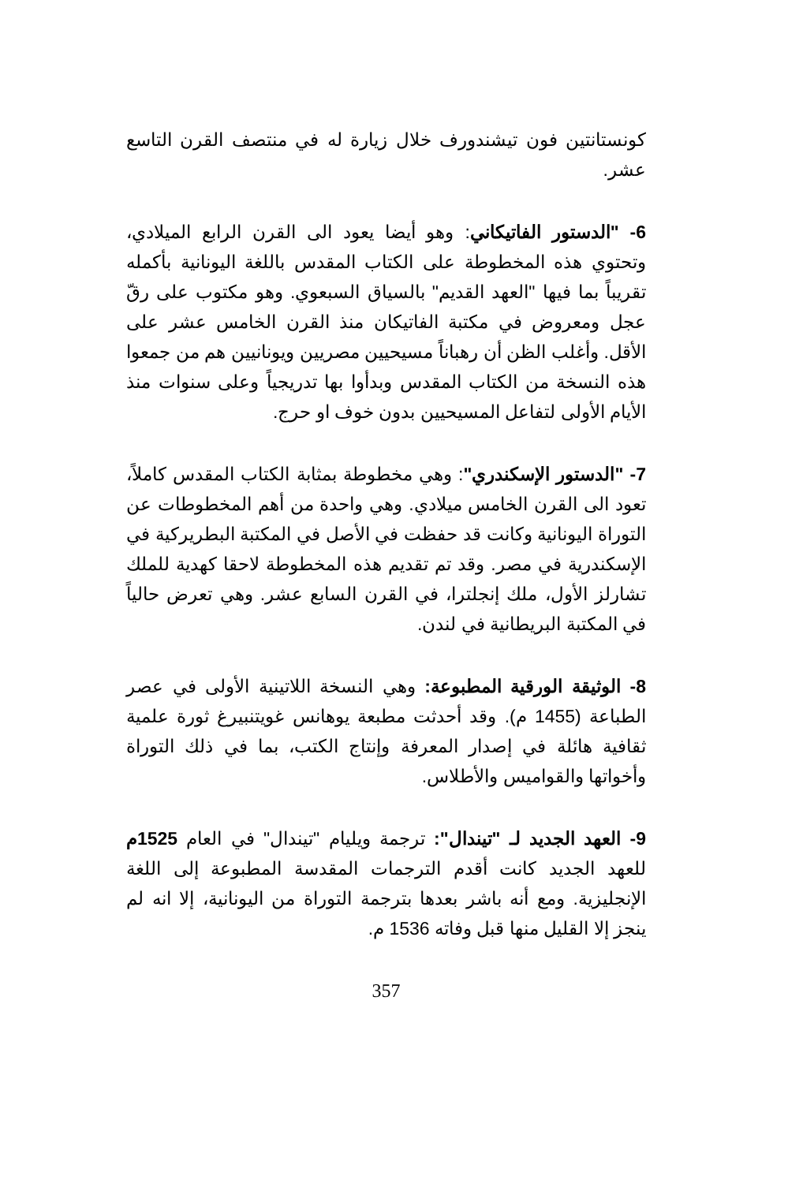كونستانتين فون تيشندورف خلال زيارة له في منتصف القرن التاسع عشر.
6- "الدستور الفاتيكاني: وهو أيضا يعود الى القرن الرابع الميلادي، وتحتوي هذه المخطوطة على الكتاب المقدس باللغة اليونانية بأكمله تقريباً بما فيها "العهد القديم" بالسياق السبعوي. وهو مكتوب على رقّ عجل ومعروض في مكتبة الفاتيكان منذ القرن الخامس عشر على الأقل. وأغلب الظن أن رهباناً مسيحيين مصريين ويونانيين هم من جمعوا هذه النسخة من الكتاب المقدس وبدأوا بها تدريجياً وعلى سنوات منذ الأيام الأولى لتفاعل المسيحيين بدون خوف او حرج.
7- "الدستور الإسكندري": وهي مخطوطة بمثابة الكتاب المقدس كاملاً، تعود الى القرن الخامس ميلادي. وهي واحدة من أهم المخطوطات عن التوراة اليونانية وكانت قد حفظت في الأصل في المكتبة البطريركية في الإسكندرية في مصر. وقد تم تقديم هذه المخطوطة لاحقا كهدية للملك تشارلز الأول، ملك إنجلترا، في القرن السابع عشر. وهي تعرض حالياً في المكتبة البريطانية في لندن.
8- الوثيقة الورقية المطبوعة: وهي النسخة اللاتينية الأولى في عصر الطباعة (1455 م). وقد أحدثت مطبعة يوهانس غويتنبيرغ ثورة علمية ثقافية هائلة في إصدار المعرفة وإنتاج الكتب، بما في ذلك التوراة وأخواتها والقواميس والأطلاس.
9- العهد الجديد لـ "تيندال": ترجمة ويليام "تيندال" في العام 1525م للعهد الجديد كانت أقدم الترجمات المقدسة المطبوعة إلى اللغة الإنجليزية. ومع أنه باشر بعدها بترجمة التوراة من اليونانية، إلا انه لم ينجز إلا القليل منها قبل وفاته 1536 م.
357